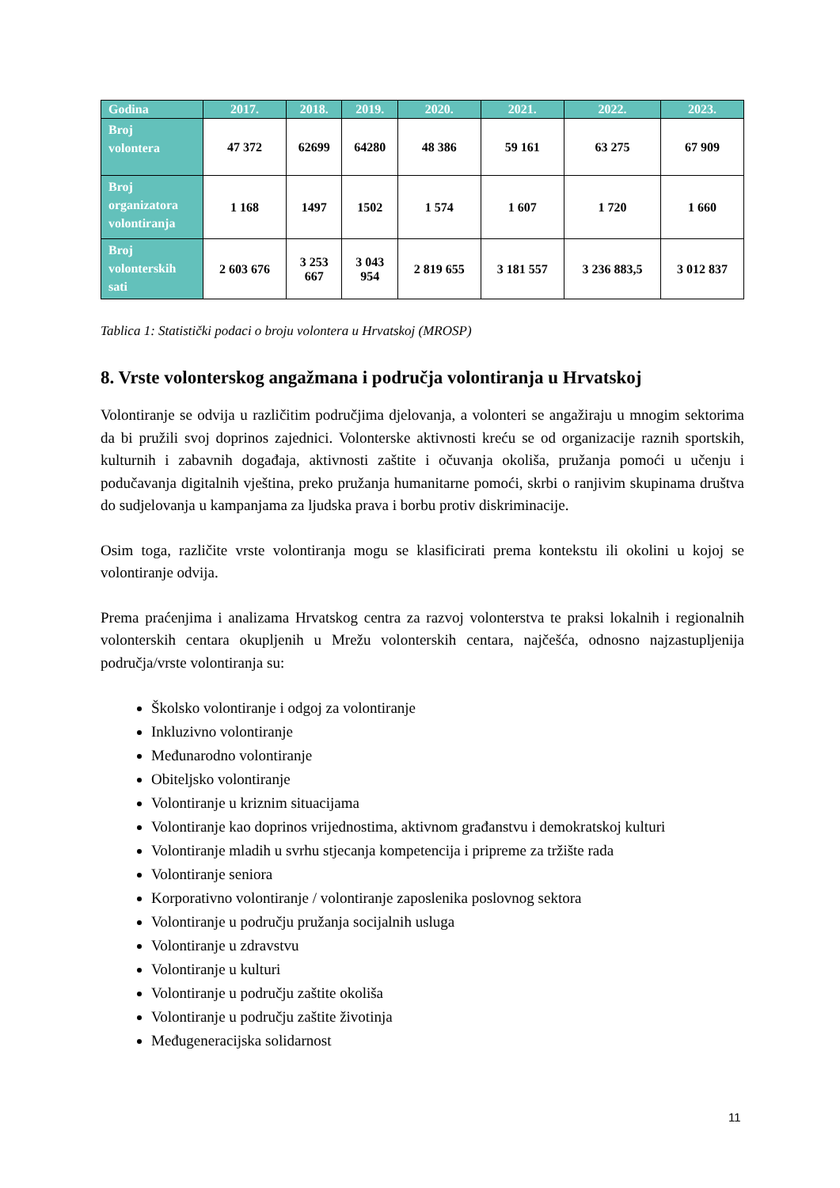| Godina | 2017. | 2018. | 2019. | 2020. | 2021. | 2022. | 2023. |
| --- | --- | --- | --- | --- | --- | --- | --- |
| Broj volontera | 47 372 | 62699 | 64280 | 48 386 | 59 161 | 63 275 | 67 909 |
| Broj organizatora volontiranja | 1 168 | 1497 | 1502 | 1 574 | 1 607 | 1 720 | 1 660 |
| Broj volonterskih sati | 2 603 676 | 3 253 667 | 3 043 954 | 2 819 655 | 3 181 557 | 3 236 883,5 | 3 012 837 |
Tablica 1: Statistički podaci o broju volontera u Hrvatskoj (MROSP)
8. Vrste volonterskog angažmana i područja volontiranja u Hrvatskoj
Volontiranje se odvija u različitim područjima djelovanja, a volonteri se angažiraju u mnogim sektorima da bi pružili svoj doprinos zajednici. Volonterske aktivnosti kreću se od organizacije raznih sportskih, kulturnih i zabavnih događaja, aktivnosti zaštite i očuvanja okoliša, pružanja pomoći u učenju i podučavanja digitalnih vještina, preko pružanja humanitarne pomoći, skrbi o ranjivim skupinama društva do sudjelovanja u kampanjama za ljudska prava i borbu protiv diskriminacije.
Osim toga, različite vrste volontiranja mogu se klasificirati prema kontekstu ili okolini u kojoj se volontiranje odvija.
Prema praćenjima i analizama Hrvatskog centra za razvoj volonterstva te praksi lokalnih i regionalnih volonterskih centara okupljenih u Mrežu volonterskih centara, najčešća, odnosno najzastupljenija područja/vrste volontiranja su:
Školsko volontiranje i odgoj za volontiranje
Inkluzivno volontiranje
Međunarodno volontiranje
Obiteljsko volontiranje
Volontiranje u kriznim situacijama
Volontiranje kao doprinos vrijednostima, aktivnom građanstvu i demokratskoj kulturi
Volontiranje mladih u svrhu stjecanja kompetencija i pripreme za tržište rada
Volontiranje seniora
Korporativno volontiranje / volontiranje zaposlenika poslovnog sektora
Volontiranje u području pružanja socijalnih usluga
Volontiranje u zdravstvu
Volontiranje u kulturi
Volontiranje u području zaštite okoliša
Volontiranje u području zaštite životinja
Međugeneracijska solidarnost
11